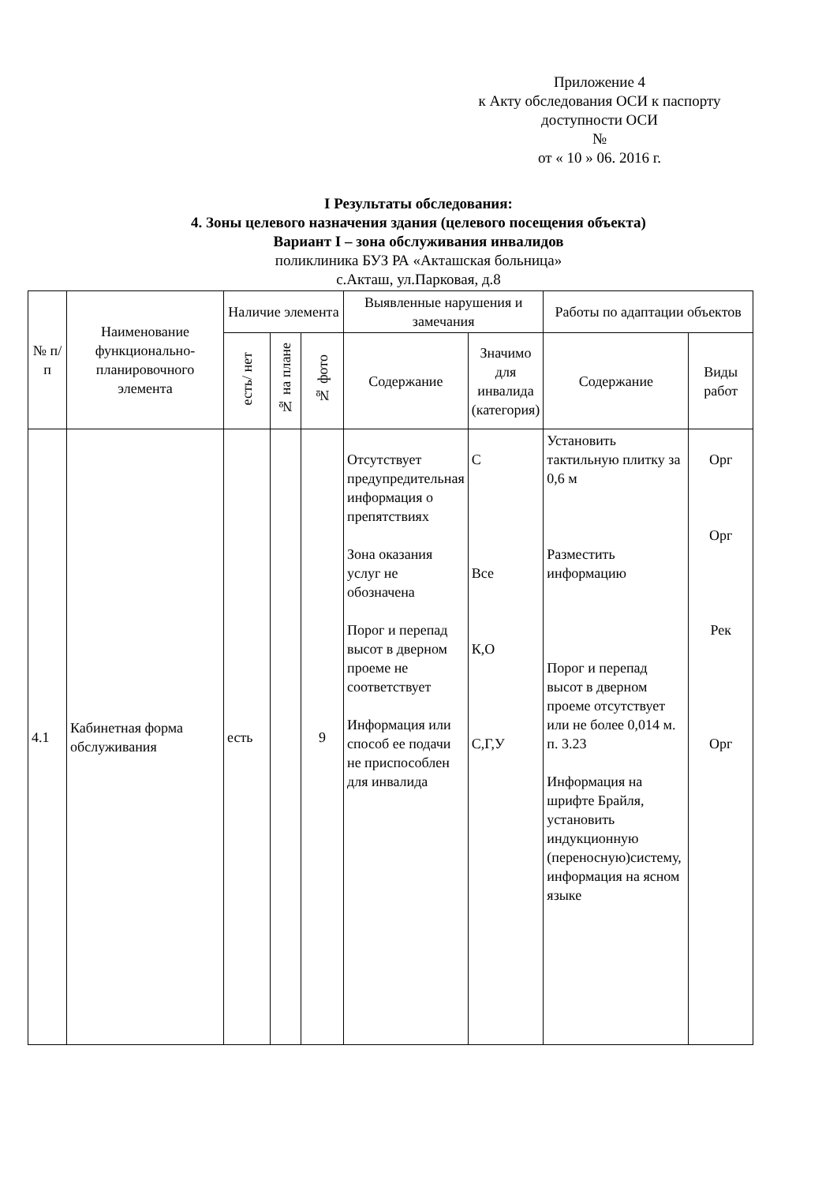Приложение 4
к Акту обследования ОСИ к паспорту
доступности ОСИ
№
от « 10 » 06. 2016 г.
I Результаты обследования:
4. Зоны целевого назначения здания (целевого посещения объекта)
Вариант I – зона обслуживания инвалидов
поликлиника БУЗ РА «Акташская больница»
с.Акташ, ул.Парковая, д.8
| № п/п | Наименование функционально-планировочного элемента | Наличие элемента | | | Выявленные нарушения и замечания | | Работы по адаптации объектов | |
| --- | --- | --- | --- | --- | --- | --- | --- | --- |
| | | есть/ нет | № на плане | № фото | Содержание | Значимо для инвалида (категория) | Содержание | Виды работ |
| 4.1 | Кабинетная форма обслуживания | есть | | 9 | Отсутствует предупредительная информация о препятствиях Зона оказания услуг не обозначена Порог и перепад высот в дверном проеме не соответствует Информация или способ ее подачи не приспособлен для инвалида | С Все К,О С,Г,У | Установить тактильную плитку за 0,6 м Разместить информацию Порог и перепад высот в дверном проеме отсутствует или не более 0,014 м. п. 3.23 Информация на шрифте Брайля, установить индукционную (переносную)систему, информация на ясном языке | Орг Орг Рек Орг |